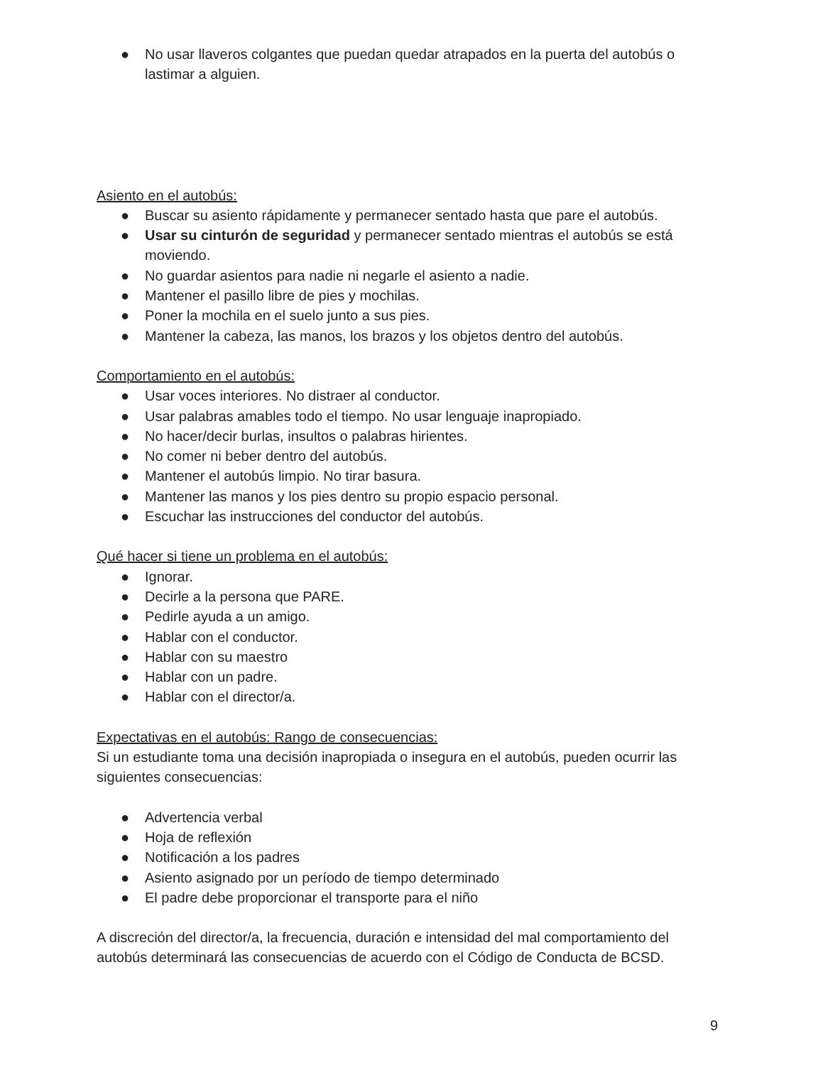● No usar llaveros colgantes que puedan quedar atrapados en la puerta del autobús o lastimar a alguien.
Asiento en el autobús:
● Buscar su asiento rápidamente y permanecer sentado hasta que pare el autobús.
● Usar su cinturón de seguridad y permanecer sentado mientras el autobús se está moviendo.
● No guardar asientos para nadie ni negarle el asiento a nadie.
● Mantener el pasillo libre de pies y mochilas.
● Poner la mochila en el suelo junto a sus pies.
● Mantener la cabeza, las manos, los brazos y los objetos dentro del autobús.
Comportamiento en el autobús:
● Usar voces interiores. No distraer al conductor.
● Usar palabras amables todo el tiempo. No usar lenguaje inapropiado.
● No hacer/decir burlas, insultos o palabras hirientes.
● No comer ni beber dentro del autobús.
● Mantener el autobús limpio. No tirar basura.
● Mantener las manos y los pies dentro su propio espacio personal.
● Escuchar las instrucciones del conductor del autobús.
Qué hacer si tiene un problema en el autobús:
● Ignorar.
● Decirle a la persona que PARE.
● Pedirle ayuda a un amigo.
● Hablar con el conductor.
● Hablar con su maestro
● Hablar con un padre.
● Hablar con el director/a.
Expectativas en el autobús: Rango de consecuencias:
Si un estudiante toma una decisión inapropiada o insegura en el autobús, pueden ocurrir las siguientes consecuencias:
● Advertencia verbal
● Hoja de reflexión
● Notificación a los padres
● Asiento asignado por un período de tiempo determinado
● El padre debe proporcionar el transporte para el niño
A discreción del director/a, la frecuencia, duración e intensidad del mal comportamiento del autobús determinará las consecuencias de acuerdo con el Código de Conducta de BCSD.
9